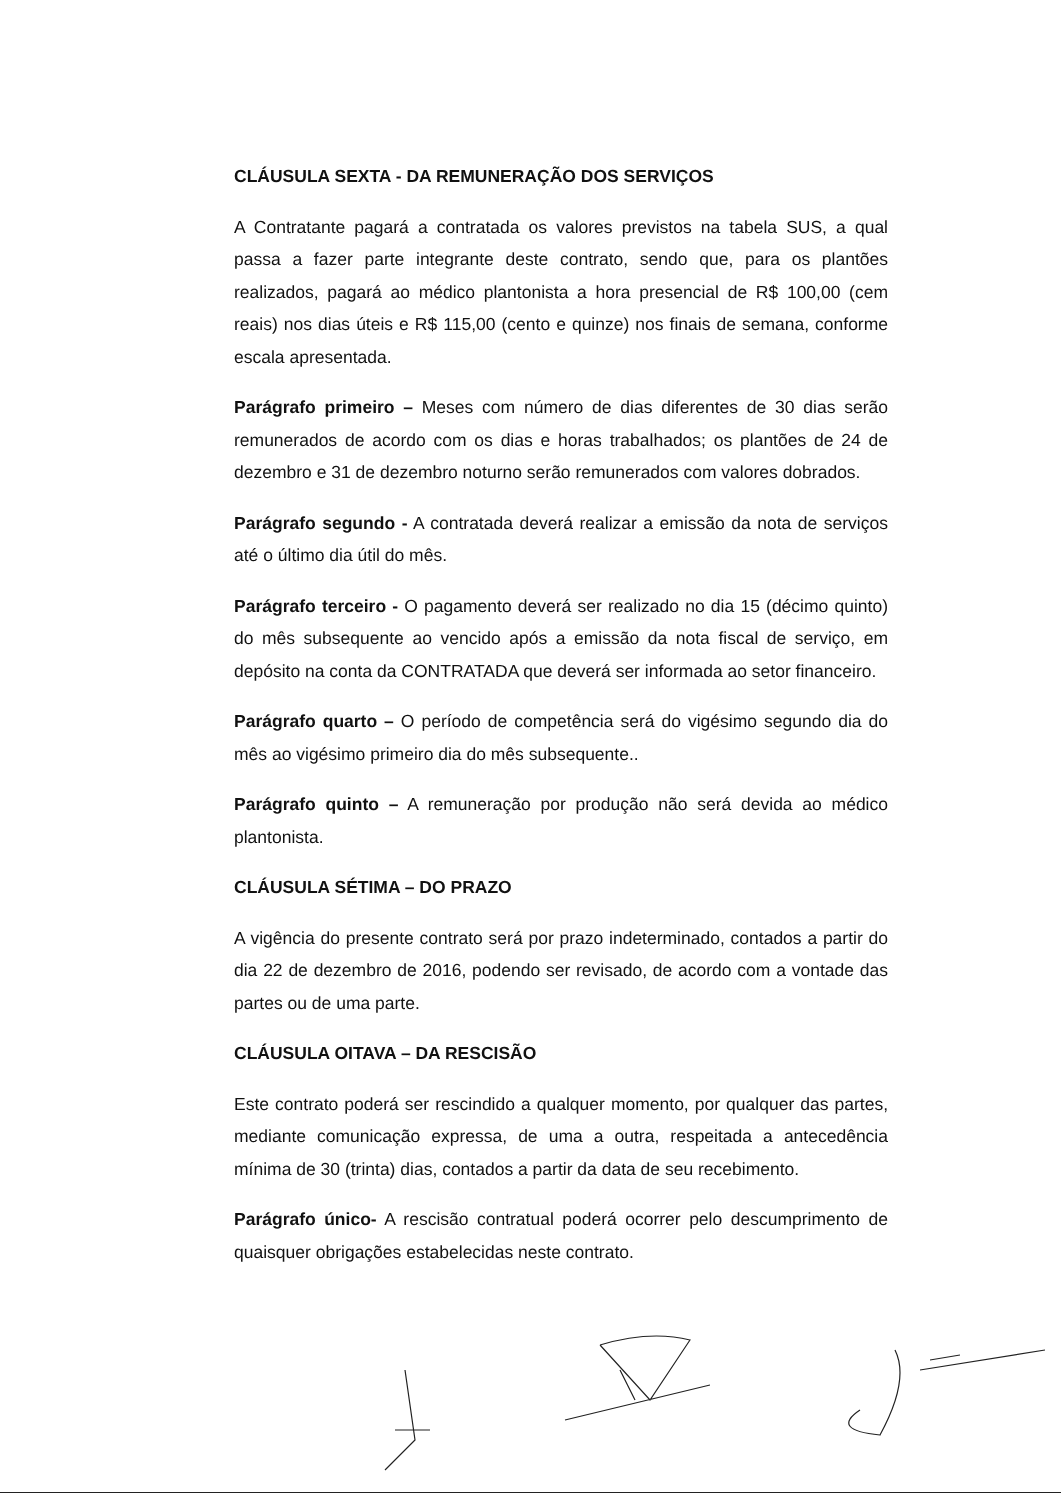CLÁUSULA SEXTA - DA REMUNERAÇÃO DOS SERVIÇOS
A Contratante pagará a contratada os valores previstos na tabela SUS, a qual passa a fazer parte integrante deste contrato, sendo que, para os plantões realizados, pagará ao médico plantonista a hora presencial de R$ 100,00 (cem reais) nos dias úteis e R$ 115,00 (cento e quinze) nos finais de semana, conforme escala apresentada.
Parágrafo primeiro – Meses com número de dias diferentes de 30 dias serão remunerados de acordo com os dias e horas trabalhados; os plantões de 24 de dezembro e 31 de dezembro noturno serão remunerados com valores dobrados.
Parágrafo segundo - A contratada deverá realizar a emissão da nota de serviços até o último dia útil do mês.
Parágrafo terceiro - O pagamento deverá ser realizado no dia 15 (décimo quinto) do mês subsequente ao vencido após a emissão da nota fiscal de serviço, em depósito na conta da CONTRATADA que deverá ser informada ao setor financeiro.
Parágrafo quarto – O período de competência será do vigésimo segundo dia do mês ao vigésimo primeiro dia do mês subsequente..
Parágrafo quinto – A remuneração por produção não será devida ao médico plantonista.
CLÁUSULA SÉTIMA – DO PRAZO
A vigência do presente contrato será por prazo indeterminado, contados a partir do dia 22 de dezembro de 2016, podendo ser revisado, de acordo com a vontade das partes ou de uma parte.
CLÁUSULA OITAVA – DA RESCISÃO
Este contrato poderá ser rescindido a qualquer momento, por qualquer das partes, mediante comunicação expressa, de uma a outra, respeitada a antecedência mínima de 30 (trinta) dias, contados a partir da data de seu recebimento.
Parágrafo único- A rescisão contratual poderá ocorrer pelo descumprimento de quaisquer obrigações estabelecidas neste contrato.